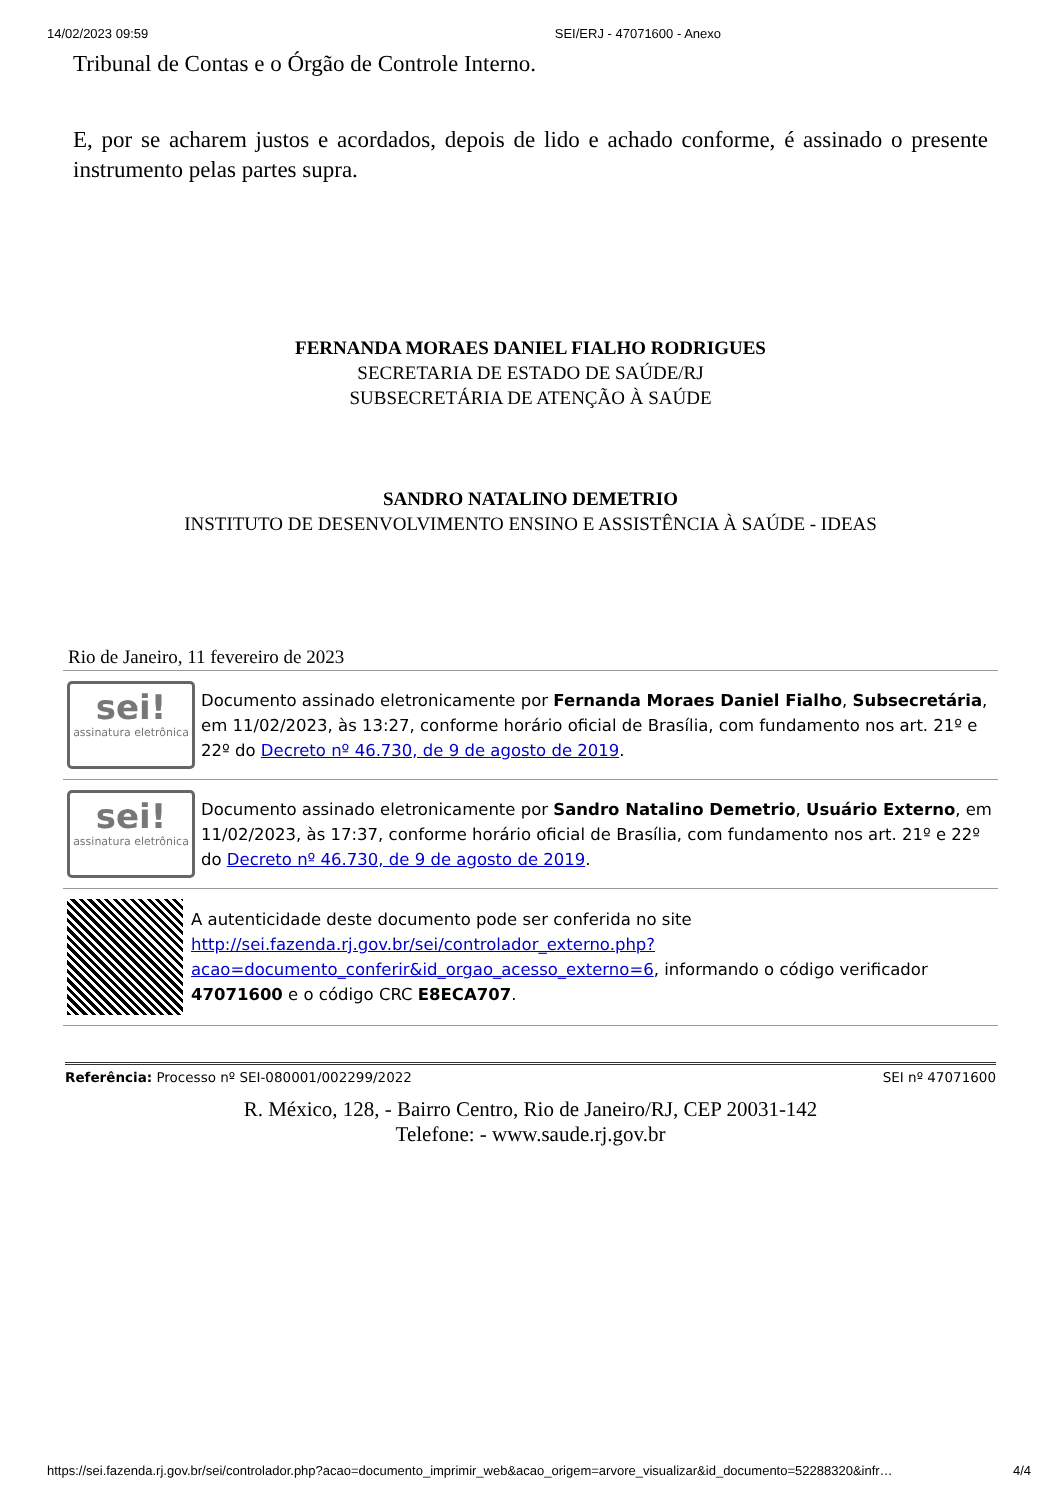14/02/2023 09:59 SEI/ERJ - 47071600 - Anexo
Tribunal de Contas e o Órgão de Controle Interno.
E, por se acharem justos e acordados, depois de lido e achado conforme, é assinado o presente instrumento pelas partes supra.
FERNANDA MORAES DANIEL FIALHO RODRIGUES
SECRETARIA DE ESTADO DE SAÚDE/RJ
SUBSECRETÁRIA DE ATENÇÃO À SAÚDE
SANDRO NATALINO DEMETRIO
INSTITUTO DE DESENVOLVIMENTO ENSINO E ASSISTÊNCIA À SAÚDE - IDEAS
Rio de Janeiro, 11 fevereiro de 2023
sei!
assinatura eletrônica
Documento assinado eletronicamente por Fernanda Moraes Daniel Fialho, Subsecretária, em 11/02/2023, às 13:27, conforme horário oficial de Brasília, com fundamento nos art. 21º e 22º do Decreto nº 46.730, de 9 de agosto de 2019.
sei!
assinatura eletrônica
Documento assinado eletronicamente por Sandro Natalino Demetrio, Usuário Externo, em 11/02/2023, às 17:37, conforme horário oficial de Brasília, com fundamento nos art. 21º e 22º do Decreto nº 46.730, de 9 de agosto de 2019.
A autenticidade deste documento pode ser conferida no site http://sei.fazenda.rj.gov.br/sei/controlador_externo.php?acao=documento_conferir&id_orgao_acesso_externo=6, informando o código verificador 47071600 e o código CRC E8ECA707.
Referência: Processo nº SEI-080001/002299/2022 SEI nº 47071600
R. México, 128, - Bairro Centro, Rio de Janeiro/RJ, CEP 20031-142
Telefone: - www.saude.rj.gov.br
https://sei.fazenda.rj.gov.br/sei/controlador.php?acao=documento_imprimir_web&acao_origem=arvore_visualizar&id_documento=52288320&infr… 4/4